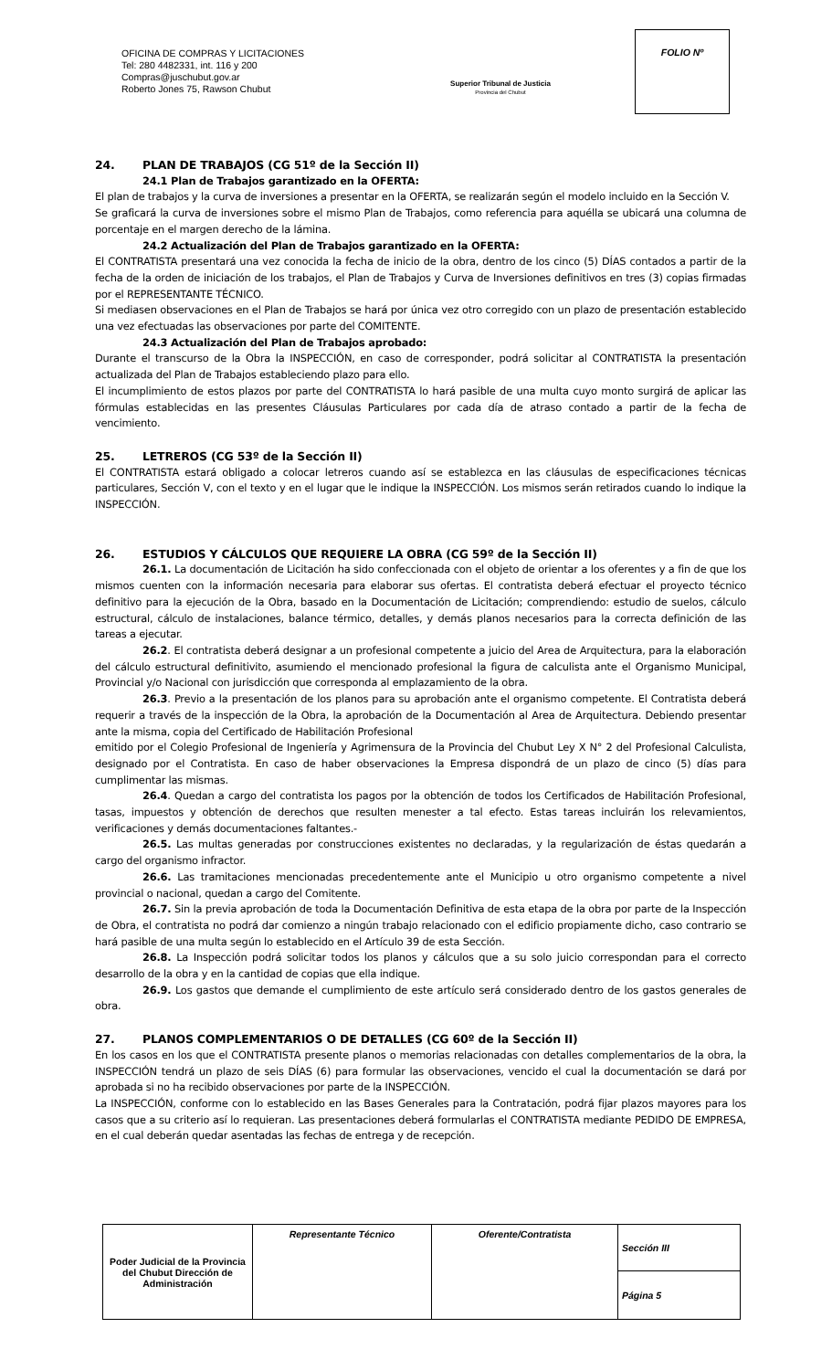OFICINA DE COMPRAS Y LICITACIONES
Tel: 280 4482331, int. 116 y 200
Compras@juschubut.gov.ar
Roberto Jones 75, Rawson Chubut
Superior Tribunal de Justicia
Provincia del Chubut
FOLIO Nº
24. PLAN DE TRABAJOS (CG 51º de la Sección II)
24.1 Plan de Trabajos garantizado en la OFERTA:
El plan de trabajos y la curva de inversiones a presentar en la OFERTA, se realizarán según el modelo incluido en la Sección V.
Se graficará la curva de inversiones sobre el mismo Plan de Trabajos, como referencia para aquélla se ubicará una columna de porcentaje en el margen derecho de la lámina.
24.2 Actualización del Plan de Trabajos garantizado en la OFERTA:
El CONTRATISTA presentará una vez conocida la fecha de inicio de la obra, dentro de los cinco (5) DÍAS contados a partir de la fecha de la orden de iniciación de los trabajos, el Plan de Trabajos y Curva de Inversiones definitivos en tres (3) copias firmadas por el REPRESENTANTE TÉCNICO.
Si mediasen observaciones en el Plan de Trabajos se hará por única vez otro corregido con un plazo de presentación establecido una vez efectuadas las observaciones por parte del COMITENTE.
24.3 Actualización del Plan de Trabajos aprobado:
Durante el transcurso de la Obra la INSPECCIÓN, en caso de corresponder, podrá solicitar al CONTRATISTA la presentación actualizada del Plan de Trabajos estableciendo plazo para ello.
El incumplimiento de estos plazos por parte del CONTRATISTA lo hará pasible de una multa cuyo monto surgirá de aplicar las fórmulas establecidas en las presentes Cláusulas Particulares por cada día de atraso contado a partir de la fecha de vencimiento.
25. LETREROS (CG 53º de la Sección II)
El CONTRATISTA estará obligado a colocar letreros cuando así se establezca en las cláusulas de especificaciones técnicas particulares, Sección V, con el texto y en el lugar que le indique la INSPECCIÓN. Los mismos serán retirados cuando lo indique la INSPECCIÓN.
26. ESTUDIOS Y CÁLCULOS QUE REQUIERE LA OBRA (CG 59º de la Sección II)
26.1. La documentación de Licitación ha sido confeccionada con el objeto de orientar a los oferentes y a fin de que los mismos cuenten con la información necesaria para elaborar sus ofertas. El contratista deberá efectuar el proyecto técnico definitivo para la ejecución de la Obra, basado en la Documentación de Licitación; comprendiendo: estudio de suelos, cálculo estructural, cálculo de instalaciones, balance térmico, detalles, y demás planos necesarios para la correcta definición de las tareas a ejecutar.
26.2. El contratista deberá designar a un profesional competente a juicio del Area de Arquitectura, para la elaboración del cálculo estructural definitivito, asumiendo el mencionado profesional la figura de calculista ante el Organismo Municipal, Provincial y/o Nacional con jurisdicción que corresponda al emplazamiento de la obra.
26.3. Previo a la presentación de los planos para su aprobación ante el organismo competente. El Contratista deberá requerir a través de la inspección de la Obra, la aprobación de la Documentación al Area de Arquitectura. Debiendo presentar ante la misma, copia del Certificado de Habilitación Profesional
emitido por el Colegio Profesional de Ingeniería y Agrimensura de la Provincia del Chubut Ley X N° 2 del Profesional Calculista, designado por el Contratista. En caso de haber observaciones la Empresa dispondrá de un plazo de cinco (5) días para cumplimentar las mismas.
26.4. Quedan a cargo del contratista los pagos por la obtención de todos los Certificados de Habilitación Profesional, tasas, impuestos y obtención de derechos que resulten menester a tal efecto. Estas tareas incluirán los relevamientos, verificaciones y demás documentaciones faltantes.-
26.5. Las multas generadas por construcciones existentes no declaradas, y la regularización de éstas quedarán a cargo del organismo infractor.
26.6. Las tramitaciones mencionadas precedentemente ante el Municipio u otro organismo competente a nivel provincial o nacional, quedan a cargo del Comitente.
26.7. Sin la previa aprobación de toda la Documentación Definitiva de esta etapa de la obra por parte de la Inspección de Obra, el contratista no podrá dar comienzo a ningún trabajo relacionado con el edificio propiamente dicho, caso contrario se hará pasible de una multa según lo establecido en el Artículo 39 de esta Sección.
26.8. La Inspección podrá solicitar todos los planos y cálculos que a su solo juicio correspondan para el correcto desarrollo de la obra y en la cantidad de copias que ella indique.
26.9. Los gastos que demande el cumplimiento de este artículo será considerado dentro de los gastos generales de obra.
27. PLANOS COMPLEMENTARIOS O DE DETALLES (CG 60º de la Sección II)
En los casos en los que el CONTRATISTA presente planos o memorias relacionadas con detalles complementarios de la obra, la INSPECCIÓN tendrá un plazo de seis DÍAS (6) para formular las observaciones, vencido el cual la documentación se dará por aprobada si no ha recibido observaciones por parte de la INSPECCIÓN.
La INSPECCIÓN, conforme con lo establecido en las Bases Generales para la Contratación, podrá fijar plazos mayores para los casos que a su criterio así lo requieran. Las presentaciones deberá formularlas el CONTRATISTA mediante PEDIDO DE EMPRESA, en el cual deberán quedar asentadas las fechas de entrega y de recepción.
| Poder Judicial de la Provincia del Chubut Dirección de Administración | Representante Técnico | Oferente/Contratista | Sección III |
| | | | Página 5 |